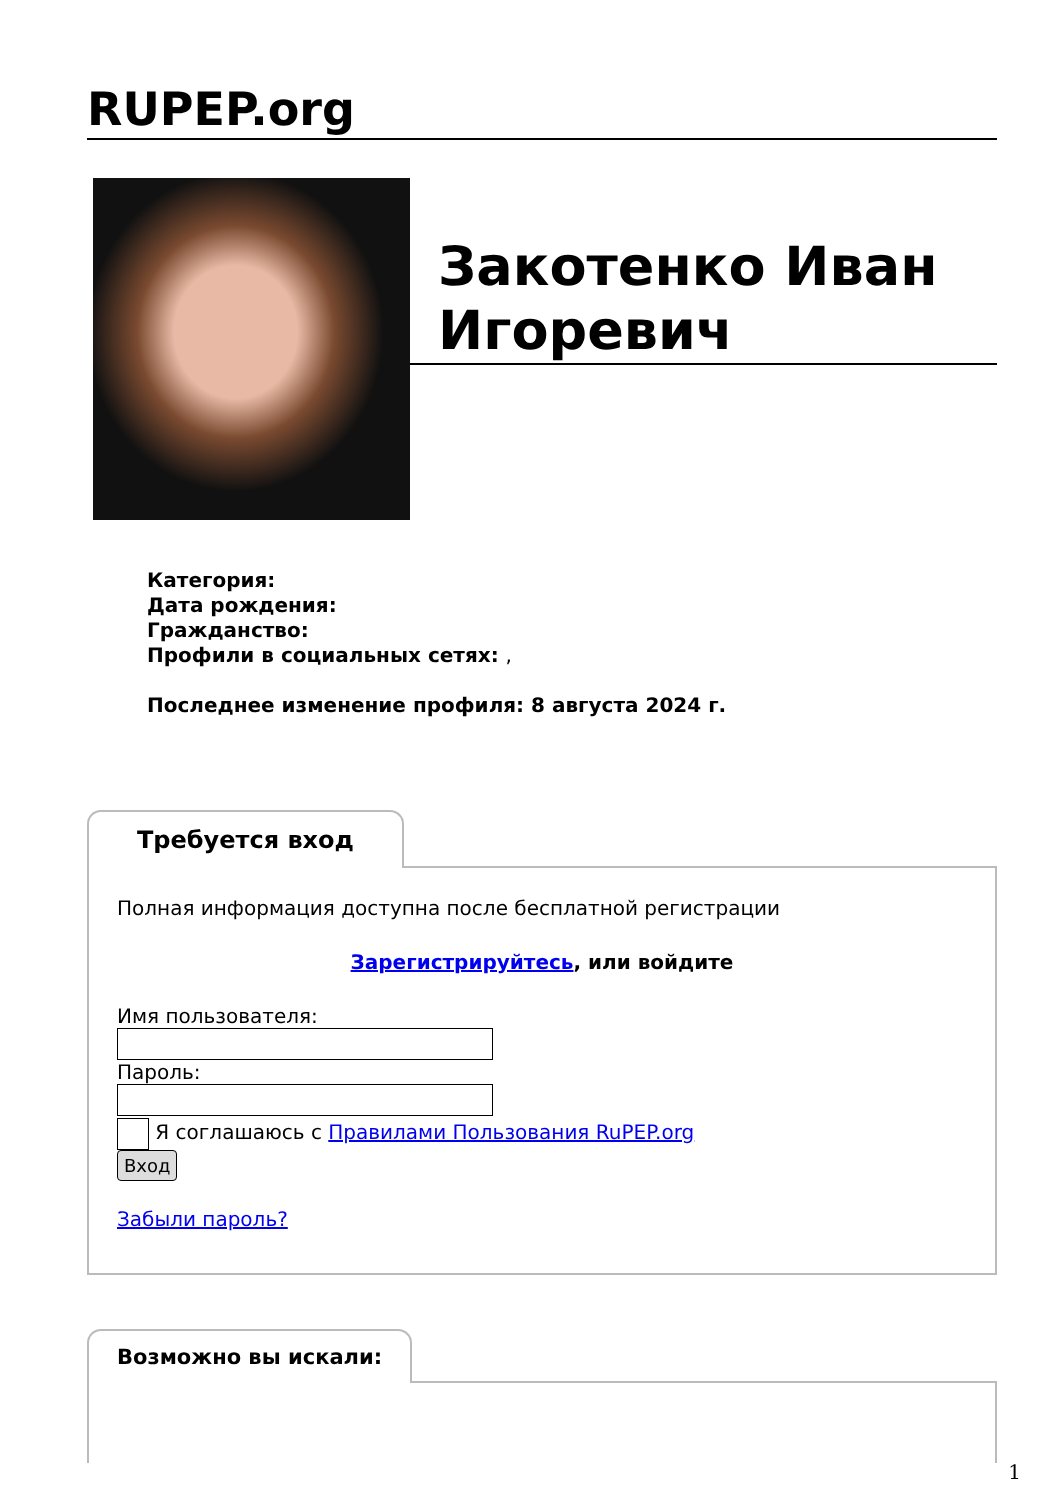RUPEP.org
Закотенко Иван Игоревич
Категория:
Дата рождения:
Гражданство:
Профили в социальных сетях: ,
Последнее изменение профиля: 8 августа 2024 г.
Требуется вход
Полная информация доступна после бесплатной регистрации
Зарегистрируйтесь, или войдите
Имя пользователя:
Пароль:
Я соглашаюсь с Правилами Пользования RuPEP.org
Вход
Забыли пароль?
Возможно вы искали:
1